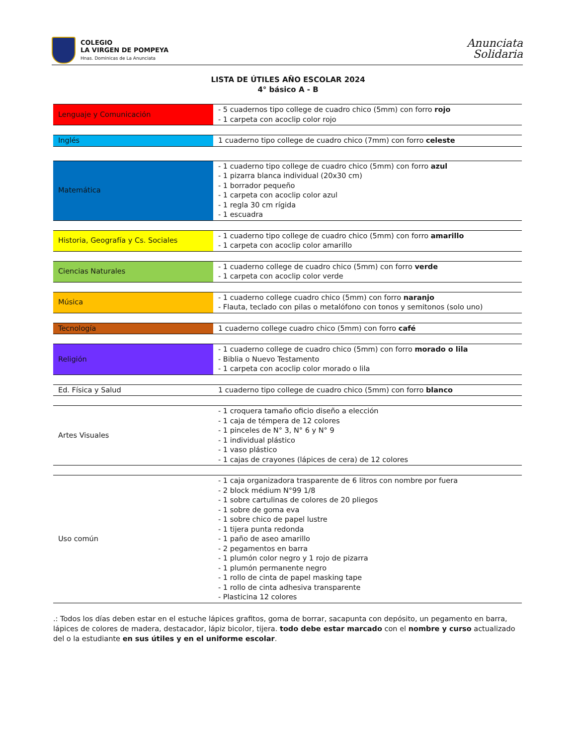COLEGIO
LA VIRGEN DE POMPEYA
Hnas. Dominicas de La Anunciata
Anunciata
Solidaria
LISTA DE ÚTILES AÑO ESCOLAR 2024
4° básico A - B
| Lenguaje y Comunicación | - 5 cuadernos tipo college de cuadro chico (5mm) con forro rojo - 1 carpeta con acoclip color rojo |
| Inglés | 1 cuaderno tipo college de cuadro chico (7mm) con forro celeste |
| Matemática | - 1 cuaderno tipo college de cuadro chico (5mm) con forro azul - 1 pizarra blanca individual (20x30 cm) - 1 borrador pequeño - 1 carpeta con acoclip color azul - 1 regla 30 cm rígida - 1 escuadra |
| Historia, Geografía y Cs. Sociales | - 1 cuaderno tipo college de cuadro chico (5mm) con forro amarillo - 1 carpeta con acoclip color amarillo |
| Ciencias Naturales | - 1 cuaderno college de cuadro chico (5mm) con forro verde - 1 carpeta con acoclip color verde |
| Música | - 1 cuaderno college cuadro chico (5mm) con forro naranjo - Flauta, teclado con pilas o metalófono con tonos y semitonos (solo uno) |
| Tecnología | 1 cuaderno college cuadro chico (5mm) con forro café |
| Religión | - 1 cuaderno college de cuadro chico (5mm) con forro morado o lila - Biblia o Nuevo Testamento - 1 carpeta con acoclip color morado o lila |
| Ed. Física y Salud | 1 cuaderno tipo college de cuadro chico (5mm) con forro blanco |
| Artes Visuales | - 1 croquera tamaño oficio diseño a elección - 1 caja de témpera de 12 colores - 1 pinceles de N° 3, N° 6 y N° 9 - 1 individual plástico - 1 vaso plástico - 1 cajas de crayones (lápices de cera) de 12 colores |
| Uso común | - 1 caja organizadora trasparente de 6 litros con nombre por fuera - 2 block médium N°99 1/8 - 1 sobre cartulinas de colores de 20 pliegos - 1 sobre de goma eva - 1 sobre chico de papel lustre - 1 tijera punta redonda - 1 paño de aseo amarillo - 2 pegamentos en barra - 1 plumón color negro y 1 rojo de pizarra - 1 plumón permanente negro - 1 rollo de cinta de papel masking tape - 1 rollo de cinta adhesiva transparente - Plasticina 12 colores |
.: Todos los días deben estar en el estuche lápices grafitos, goma de borrar, sacapunta con depósito, un pegamento en barra, lápices de colores de madera, destacador, lápiz bicolor, tijera. todo debe estar marcado con el nombre y curso actualizado del o la estudiante en sus útiles y en el uniforme escolar.